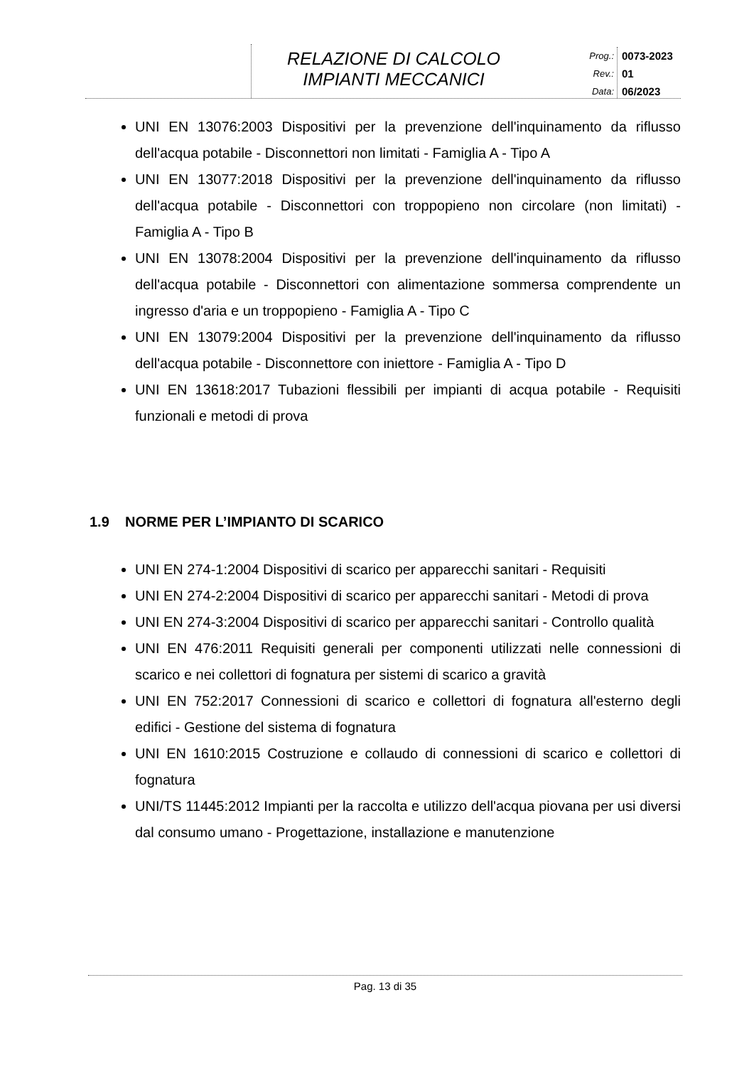RELAZIONE DI CALCOLO
IMPIANTI MECCANICI
Prog.:
Rev.:
Data:
0073-2023
01
06/2023
UNI EN 13076:2003 Dispositivi per la prevenzione dell'inquinamento da riflusso dell'acqua potabile - Disconnettori non limitati - Famiglia A - Tipo A
UNI EN 13077:2018 Dispositivi per la prevenzione dell'inquinamento da riflusso dell'acqua potabile - Disconnettori con troppopieno non circolare (non limitati) - Famiglia A - Tipo B
UNI EN 13078:2004 Dispositivi per la prevenzione dell'inquinamento da riflusso dell'acqua potabile - Disconnettori con alimentazione sommersa comprendente un ingresso d'aria e un troppopieno - Famiglia A - Tipo C
UNI EN 13079:2004 Dispositivi per la prevenzione dell'inquinamento da riflusso dell'acqua potabile - Disconnettore con iniettore - Famiglia A - Tipo D
UNI EN 13618:2017 Tubazioni flessibili per impianti di acqua potabile - Requisiti funzionali e metodi di prova
1.9 NORME PER L’IMPIANTO DI SCARICO
UNI EN 274-1:2004 Dispositivi di scarico per apparecchi sanitari - Requisiti
UNI EN 274-2:2004 Dispositivi di scarico per apparecchi sanitari - Metodi di prova
UNI EN 274-3:2004 Dispositivi di scarico per apparecchi sanitari - Controllo qualità
UNI EN 476:2011 Requisiti generali per componenti utilizzati nelle connessioni di scarico e nei collettori di fognatura per sistemi di scarico a gravità
UNI EN 752:2017 Connessioni di scarico e collettori di fognatura all'esterno degli edifici - Gestione del sistema di fognatura
UNI EN 1610:2015 Costruzione e collaudo di connessioni di scarico e collettori di fognatura
UNI/TS 11445:2012 Impianti per la raccolta e utilizzo dell'acqua piovana per usi diversi dal consumo umano - Progettazione, installazione e manutenzione
Pag. 13 di 35